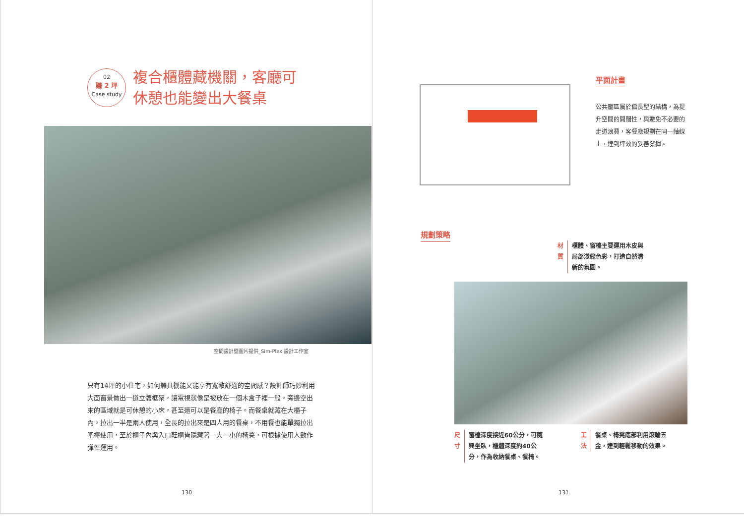02
賺 2 坪
Case study
複合櫃體藏機關，客廳可
休憩也能變出大餐桌
空間設計暨圖片提供_Sim-Plex 設計工作室
只有14坪的小住宅，如何兼具機能又能享有寬敞舒適的空間感？設計師巧妙利用大面窗景做出一道立體框架，讓電視就像是被放在一個木盒子裡一般，旁邊空出來的區域就是可休憩的小床，甚至還可以是餐廳的椅子。而餐桌就藏在大櫃子內，拉出一半是兩人使用，全長的拉出來是四人用的餐桌，不用餐也能單獨拉出吧檯使用，至於櫃子內與入口鞋櫃皆隱藏著一大一小的椅凳，可根據使用人數作彈性運用。
130
平面計畫
公共廳區屬於偏長型的結構，為提升空間的開闊性，與避免不必要的走道浪費，客餐廳規劃在同一軸線上，達到坪效的妥善發揮。
規劃策略
材質 櫃體、窗檯主要運用木皮與局部淺綠色彩，打造自然清新的氛圍。
尺寸 窗檯深度接近60公分，可隨興坐臥，櫃體深度約40公分，作為收納餐桌、餐椅。
工法 餐桌、椅凳底部利用滾輪五金，達到輕鬆移動的效果。
131